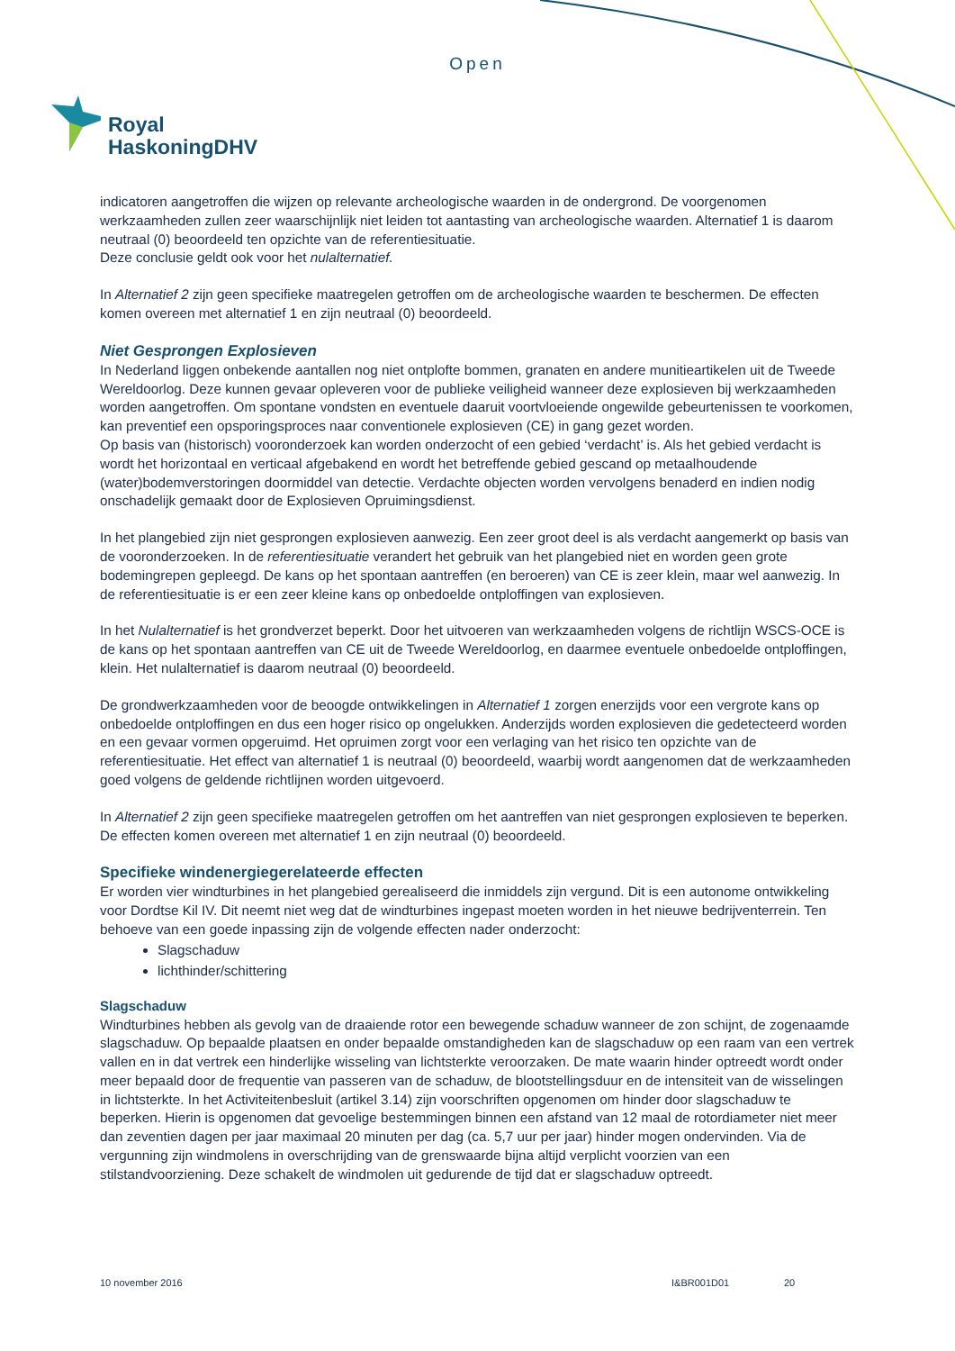Open
Royal
HaskoningDHV
indicatoren aangetroffen die wijzen op relevante archeologische waarden in de ondergrond. De voorgenomen werkzaamheden zullen zeer waarschijnlijk niet leiden tot aantasting van archeologische waarden. Alternatief 1 is daarom neutraal (0) beoordeeld ten opzichte van de referentiesituatie.
Deze conclusie geldt ook voor het nulalternatief.
In Alternatief 2 zijn geen specifieke maatregelen getroffen om de archeologische waarden te beschermen. De effecten komen overeen met alternatief 1 en zijn neutraal (0) beoordeeld.
Niet Gesprongen Explosieven
In Nederland liggen onbekende aantallen nog niet ontplofte bommen, granaten en andere munitieartikelen uit de Tweede Wereldoorlog. Deze kunnen gevaar opleveren voor de publieke veiligheid wanneer deze explosieven bij werkzaamheden worden aangetroffen. Om spontane vondsten en eventuele daaruit voortvloeiende ongewilde gebeurtenissen te voorkomen, kan preventief een opsporingsproces naar conventionele explosieven (CE) in gang gezet worden.
Op basis van (historisch) vooronderzoek kan worden onderzocht of een gebied ‘verdacht’ is. Als het gebied verdacht is wordt het horizontaal en verticaal afgebakend en wordt het betreffende gebied gescand op metaalhoudende (water)bodemverstoringen doormiddel van detectie. Verdachte objecten worden vervolgens benaderd en indien nodig onschadelijk gemaakt door de Explosieven Opruimingsdienst.
In het plangebied zijn niet gesprongen explosieven aanwezig. Een zeer groot deel is als verdacht aangemerkt op basis van de vooronderzoeken. In de referentiesituatie verandert het gebruik van het plangebied niet en worden geen grote bodemingrepen gepleegd. De kans op het spontaan aantreffen (en beroeren) van CE is zeer klein, maar wel aanwezig. In de referentiesituatie is er een zeer kleine kans op onbedoelde ontploffingen van explosieven.
In het Nulalternatief is het grondverzet beperkt. Door het uitvoeren van werkzaamheden volgens de richtlijn WSCS-OCE is de kans op het spontaan aantreffen van CE uit de Tweede Wereldoorlog, en daarmee eventuele onbedoelde ontploffingen, klein. Het nulalternatief is daarom neutraal (0) beoordeeld.
De grondwerkzaamheden voor de beoogde ontwikkelingen in Alternatief 1 zorgen enerzijds voor een vergrote kans op onbedoelde ontploffingen en dus een hoger risico op ongelukken. Anderzijds worden explosieven die gedetecteerd worden en een gevaar vormen opgeruimd. Het opruimen zorgt voor een verlaging van het risico ten opzichte van de referentiesituatie. Het effect van alternatief 1 is neutraal (0) beoordeeld, waarbij wordt aangenomen dat de werkzaamheden goed volgens de geldende richtlijnen worden uitgevoerd.
In Alternatief 2 zijn geen specifieke maatregelen getroffen om het aantreffen van niet gesprongen explosieven te beperken. De effecten komen overeen met alternatief 1 en zijn neutraal (0) beoordeeld.
Specifieke windenergiegerelateerde effecten
Er worden vier windturbines in het plangebied gerealiseerd die inmiddels zijn vergund. Dit is een autonome ontwikkeling voor Dordtse Kil IV. Dit neemt niet weg dat de windturbines ingepast moeten worden in het nieuwe bedrijventerrein. Ten behoeve van een goede inpassing zijn de volgende effecten nader onderzocht:
Slagschaduw
lichthinder/schittering
Slagschaduw
Windturbines hebben als gevolg van de draaiende rotor een bewegende schaduw wanneer de zon schijnt, de zogenaamde slagschaduw. Op bepaalde plaatsen en onder bepaalde omstandigheden kan de slagschaduw op een raam van een vertrek vallen en in dat vertrek een hinderlijke wisseling van lichtsterkte veroorzaken. De mate waarin hinder optreedt wordt onder meer bepaald door de frequentie van passeren van de schaduw, de blootstellingsduur en de intensiteit van de wisselingen in lichtsterkte. In het Activiteitenbesluit (artikel 3.14) zijn voorschriften opgenomen om hinder door slagschaduw te beperken. Hierin is opgenomen dat gevoelige bestemmingen binnen een afstand van 12 maal de rotordiameter niet meer dan zeventien dagen per jaar maximaal 20 minuten per dag (ca. 5,7 uur per jaar) hinder mogen ondervinden. Via de vergunning zijn windmolens in overschrijding van de grenswaarde bijna altijd verplicht voorzien van een stilstandvoorziening. Deze schakelt de windmolen uit gedurende de tijd dat er slagschaduw optreedt.
10 november 2016 I&BR001D01 20